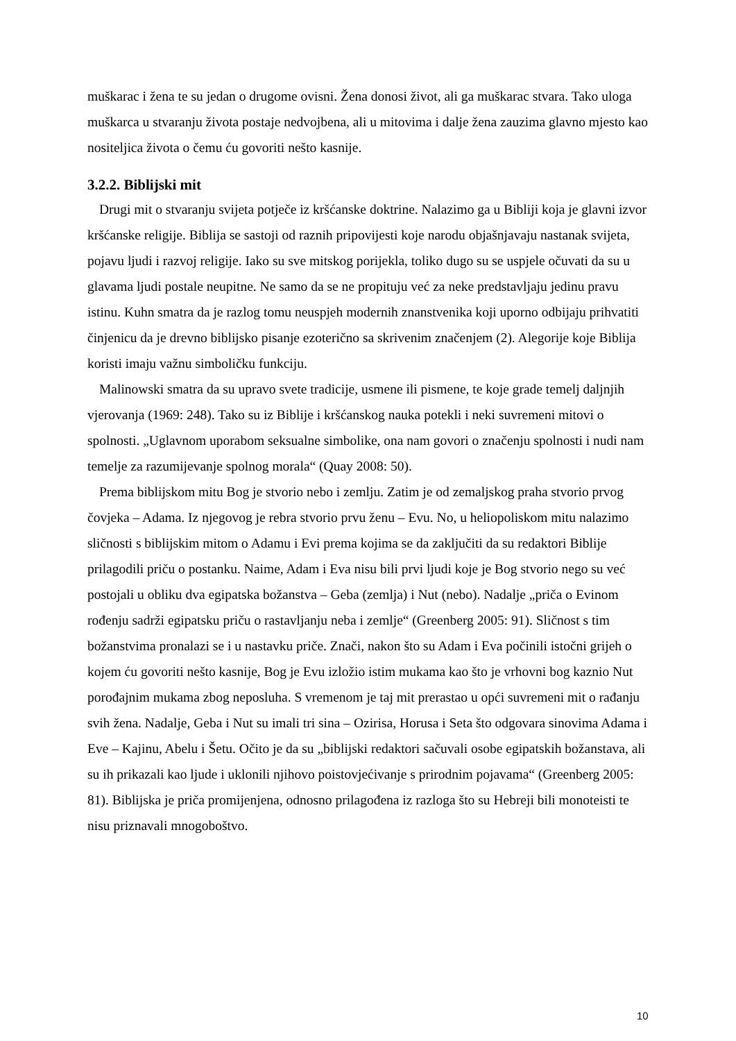muškarac i žena te su jedan o drugome ovisni. Žena donosi život, ali ga muškarac stvara. Tako uloga muškarca u stvaranju života postaje nedvojbena, ali u mitovima i dalje žena zauzima glavno mjesto kao nositeljica života o čemu ću govoriti nešto kasnije.
3.2.2. Biblijski mit
Drugi mit o stvaranju svijeta potječe iz kršćanske doktrine. Nalazimo ga u Bibliji koja je glavni izvor kršćanske religije. Biblija se sastoji od raznih pripovijesti koje narodu objašnjavaju nastanak svijeta, pojavu ljudi i razvoj religije. Iako su sve mitskog porijekla, toliko dugo su se uspjele očuvati da su u glavama ljudi postale neupitne. Ne samo da se ne propituju već za neke predstavljaju jedinu pravu istinu. Kuhn smatra da je razlog tomu neuspjeh modernih znanstvenika koji uporno odbijaju prihvatiti činjenicu da je drevno biblijsko pisanje ezoterično sa skrivenim značenjem (2). Alegorije koje Biblija koristi imaju važnu simboličku funkciju.
Malinowski smatra da su upravo svete tradicije, usmene ili pismene, te koje grade temelj daljnjih vjerovanja (1969: 248). Tako su iz Biblije i kršćanskog nauka potekli i neki suvremeni mitovi o spolnosti. „Uglavnom uporabom seksualne simbolike, ona nam govori o značenju spolnosti i nudi nam temelje za razumijevanje spolnog morala“ (Quay 2008: 50).
Prema biblijskom mitu Bog je stvorio nebo i zemlju. Zatim je od zemaljskog praha stvorio prvog čovjeka – Adama. Iz njegovog je rebra stvorio prvu ženu – Evu. No, u heliopoliskom mitu nalazimo sličnosti s biblijskim mitom o Adamu i Evi prema kojima se da zaključiti da su redaktori Biblije prilagodili priču o postanku. Naime, Adam i Eva nisu bili prvi ljudi koje je Bog stvorio nego su već postojali u obliku dva egipatska božanstva – Geba (zemlja) i Nut (nebo). Nadalje „priča o Evinom rođenju sadrži egipatsku priču o rastavljanju neba i zemlje“ (Greenberg 2005: 91). Sličnost s tim božanstvima pronalazi se i u nastavku priče. Znači, nakon što su Adam i Eva počinili istočni grijeh o kojem ću govoriti nešto kasnije, Bog je Evu izložio istim mukama kao što je vrhovni bog kaznio Nut porođajnim mukama zbog neposluha. S vremenom je taj mit prerastao u opći suvremeni mit o rađanju svih žena. Nadalje, Geba i Nut su imali tri sina – Ozirisa, Horusa i Seta što odgovara sinovima Adama i Eve – Kajinu, Abelu i Šetu. Očito je da su „biblijski redaktori sačuvali osobe egipatskih božanstava, ali su ih prikazali kao ljude i uklonili njihovo poistovjećivanje s prirodnim pojavama“ (Greenberg 2005: 81). Biblijska je priča promijenjena, odnosno prilagođena iz razloga što su Hebreji bili monoteisti te nisu priznavali mnogoboštvo.
10